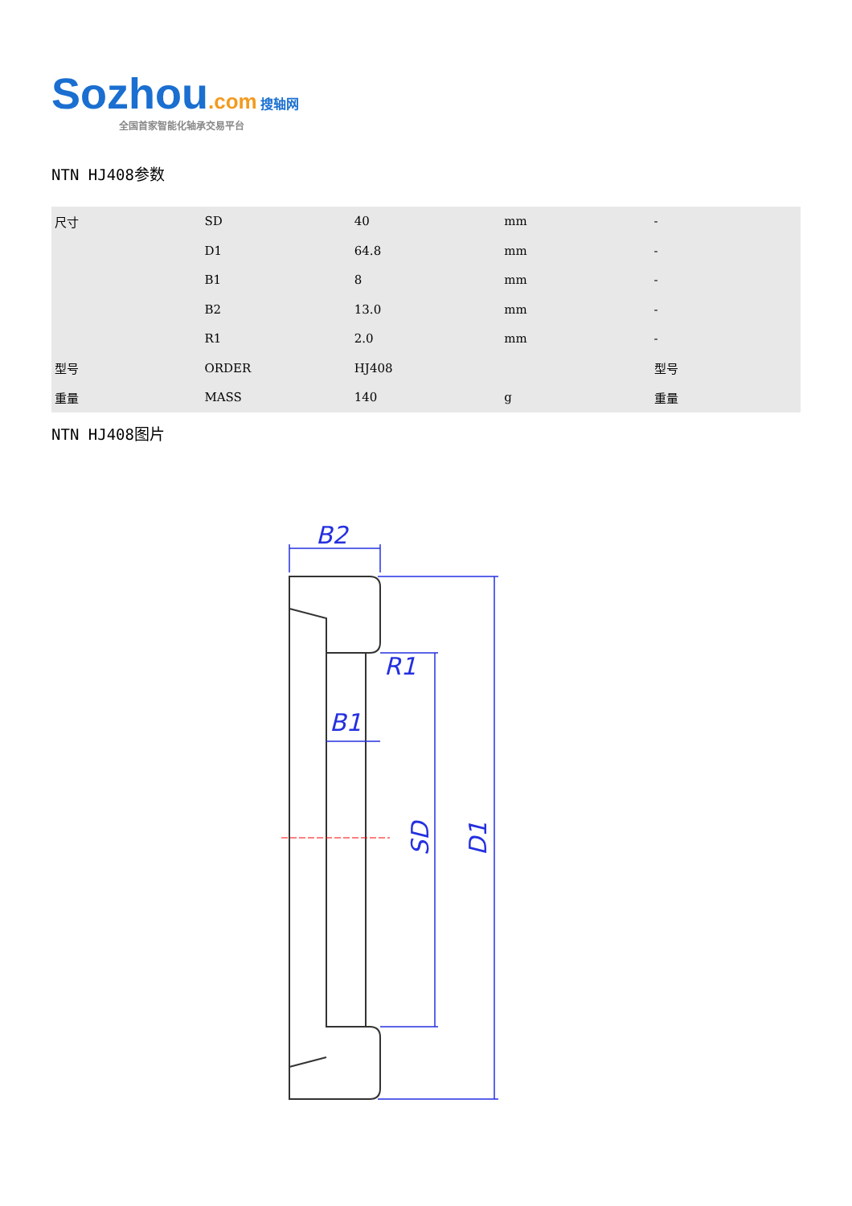Sozhou.com 搜轴网
全国首家智能化轴承交易平台
NTN HJ408参数
| 尺寸 | SD | 40 | mm | - |
| | D1 | 64.8 | mm | - |
| | B1 | 8 | mm | - |
| | B2 | 13.0 | mm | - |
| | R1 | 2.0 | mm | - |
| 型号 | ORDER | HJ408 | | 型号 |
| 重量 | MASS | 140 | g | 重量 |
NTN HJ408图片
B2
R1
B1
SD
D1